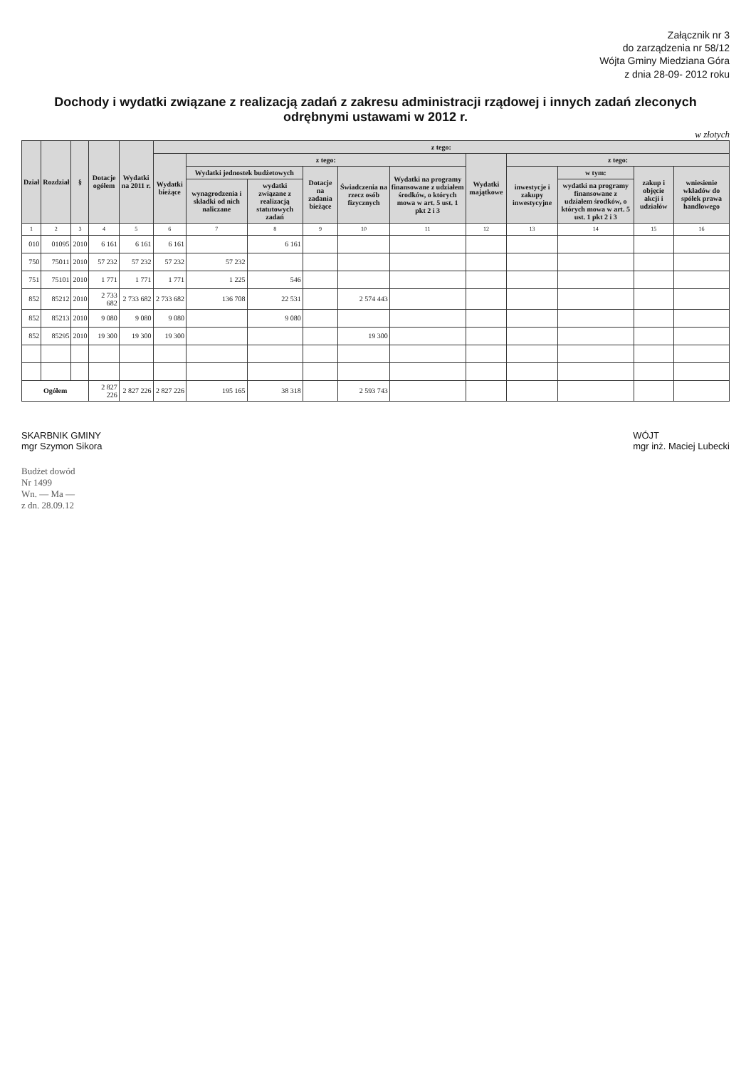Załącznik nr 3
do zarządzenia nr 58/12
Wójta Gminy Miedziana Góra
z dnia 28-09- 2012 roku
Dochody i wydatki związane z realizacją zadań z zakresu administracji rządowej i innych zadań zleconych odrębnymi ustawami w 2012 r.
w złotych
| Dział | Rozdział | § | Dotacje ogółem | Wydatki na 2011 r. | z tego: | | | | | | | | | | |
| --- | --- | --- | --- | --- | --- | --- | --- | --- | --- | --- | --- | --- | --- | --- | --- |
| | | | | | Wydatki bieżące | z tego: | | | | | Wydatki majątkowe | z tego: | | | |
| | | | | | | Wydatki jednostek budżetowych | | Dotacje na zadania bieżące | Świadczenia na rzecz osób fizycznych | Wydatki na programy finansowane z udziałem środków, o których mowa w art. 5 ust. 1 pkt 2 i 3 | | inwestycje i zakupy inwestycyjne | w tym: | zakup i objęcie akcji i udziałów | wniesienie wkładów do spółek prawa handlowego |
| | | | | | | wynagrodzenia i składki od nich naliczane | wydatki związane z realizacją statutowych zadań | | | | | | wydatki na programy finansowane z udziałem środków, o których mowa w art. 5 ust. 1 pkt 2 i 3 | | |
| 1 | 2 | 3 | 4 | 5 | 6 | 7 | 8 | 9 | 10 | 11 | 12 | 13 | 14 | 15 | 16 |
| 010 | 01095 | 2010 | 6 161 | 6 161 | 6 161 | | 6 161 | | | | | | | | |
| 750 | 75011 | 2010 | 57 232 | 57 232 | 57 232 | 57 232 | | | | | | | | | |
| 751 | 75101 | 2010 | 1 771 | 1 771 | 1 771 | 1 225 | 546 | | | | | | | | |
| 852 | 85212 | 2010 | 2 733 682 | 2 733 682 | 2 733 682 | 136 708 | 22 531 | | 2 574 443 | | | | | | |
| 852 | 85213 | 2010 | 9 080 | 9 080 | 9 080 | | 9 080 | | | | | | | | |
| 852 | 85295 | 2010 | 19 300 | 19 300 | 19 300 | | | | 19 300 | | | | | | |
| Ogółem | | | 2 827 226 | 2 827 226 | 2 827 226 | 195 165 | 38 318 | | 2 593 743 | | | | | | |
SKARBNIK GMINY
mgr Szymon Sikora
WÓJT
mgr inż. Maciej Lubecki
Budżet dowód
Nr 1499
Wn. — Ma —
z dn. 28.09.12